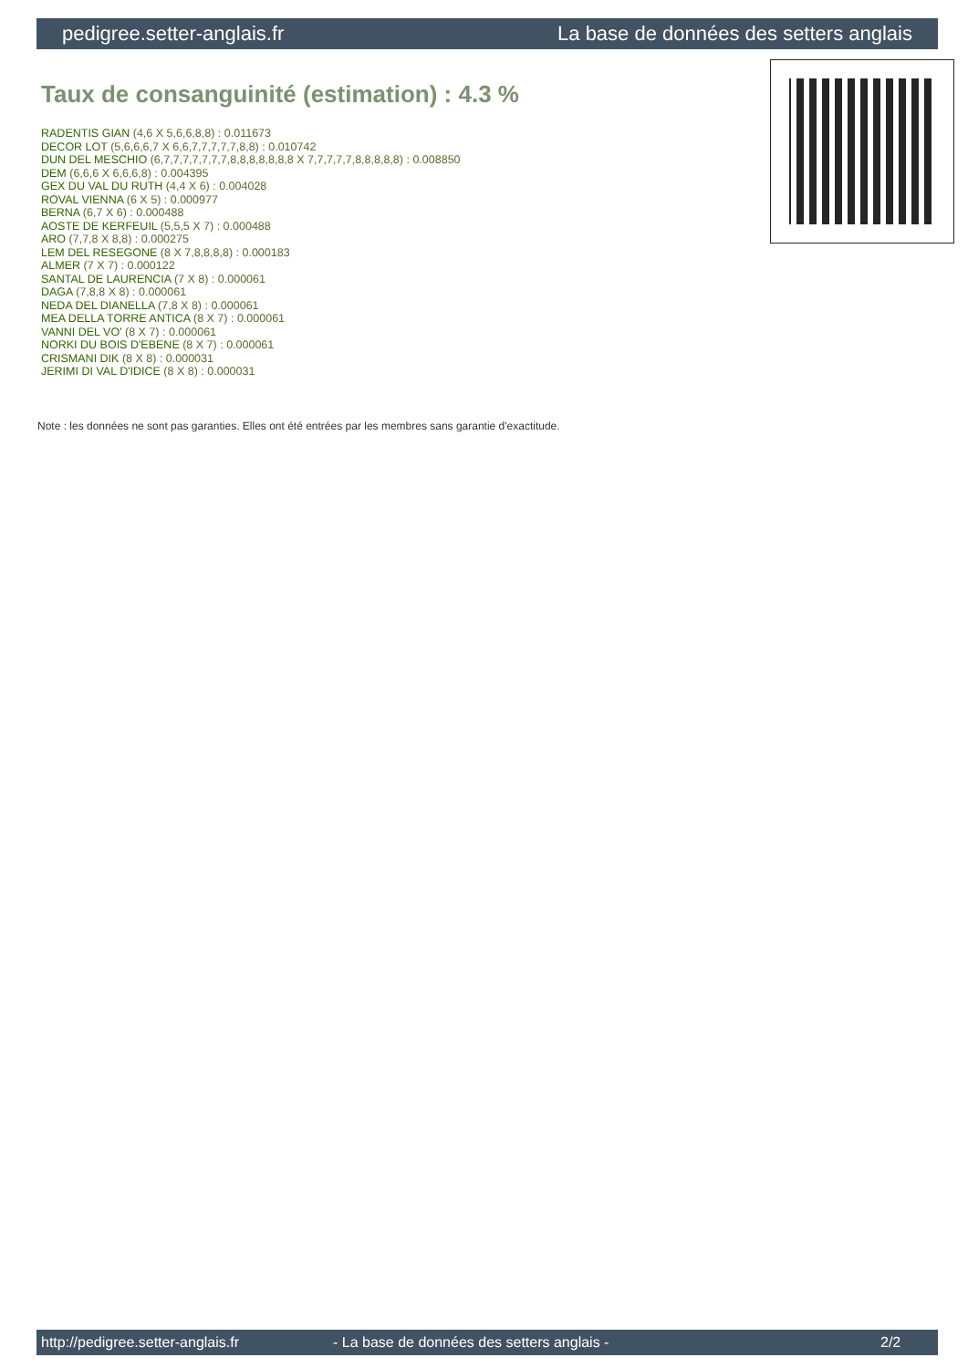pedigree.setter-anglais.fr La base de données des setters anglais
Taux de consanguinité (estimation) : 4.3 %
RADENTIS GIAN (4,6 X 5,6,6,8,8) : 0.011673
DECOR LOT (5,6,6,6,7 X 6,6,7,7,7,7,7,8,8) : 0.010742
DUN DEL MESCHIO (6,7,7,7,7,7,7,7,8,8,8,8,8,8,8 X 7,7,7,7,7,8,8,8,8,8) : 0.008850
DEM (6,6,6 X 6,6,6,8) : 0.004395
GEX DU VAL DU RUTH (4,4 X 6) : 0.004028
ROVAL VIENNA (6 X 5) : 0.000977
BERNA (6,7 X 6) : 0.000488
AOSTE DE KERFEUIL (5,5,5 X 7) : 0.000488
ARO (7,7,8 X 8,8) : 0.000275
LEM DEL RESEGONE (8 X 7,8,8,8,8) : 0.000183
ALMER (7 X 7) : 0.000122
SANTAL DE LAURENCIA (7 X 8) : 0.000061
DAGA (7,8,8 X 8) : 0.000061
NEDA DEL DIANELLA (7,8 X 8) : 0.000061
MEA DELLA TORRE ANTICA (8 X 7) : 0.000061
VANNI DEL VO' (8 X 7) : 0.000061
NORKI DU BOIS D'EBENE (8 X 7) : 0.000061
CRISMANI DIK (8 X 8) : 0.000031
JERIMI DI VAL D'IDICE (8 X 8) : 0.000031
Note : les données ne sont pas garanties. Elles ont été entrées par les membres sans garantie d'exactitude.
http://pedigree.setter-anglais.fr - La base de données des setters anglais - 2/2